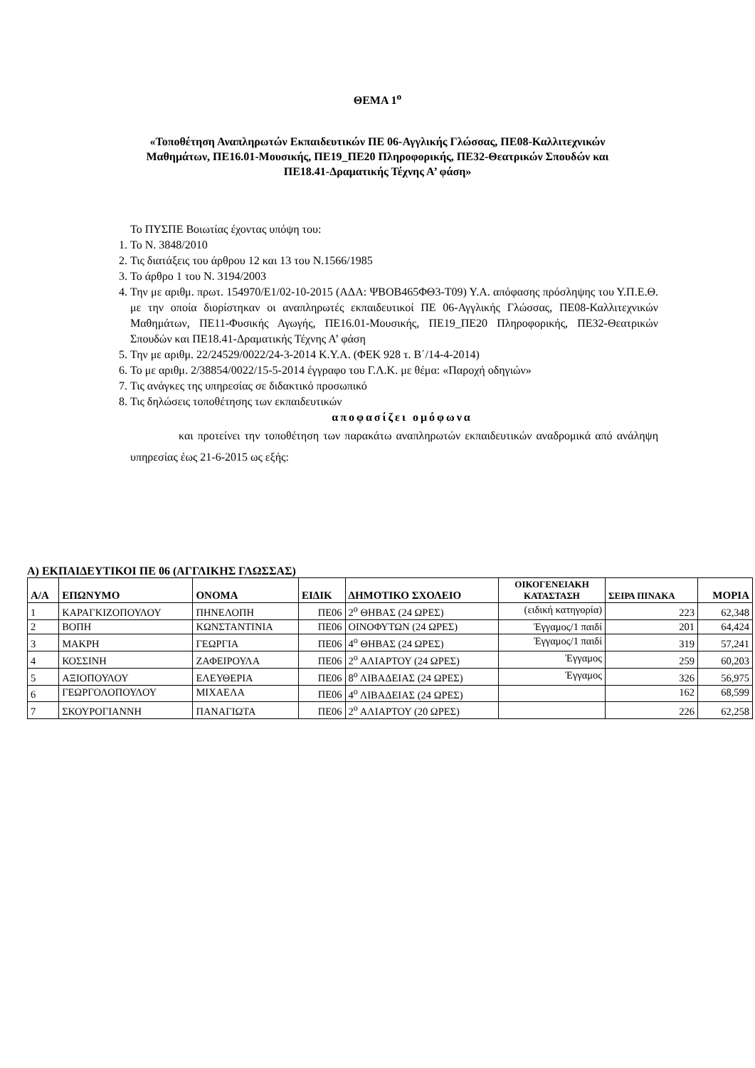ΘΕΜΑ 1<sup>ο</sup>
«Τοποθέτηση Αναπληρωτών Εκπαιδευτικών ΠΕ 06-Αγγλικής Γλώσσας, ΠΕ08-Καλλιτεχνικών
Μαθημάτων, ΠΕ16.01-Μουσικής, ΠΕ19_ΠΕ20 Πληροφορικής, ΠΕ32-Θεατρικών Σπουδών και
ΠΕ18.41-Δραματικής Τέχνης Α’ φάση»
Το ΠΥΣΠΕ Βοιωτίας έχοντας υπόψη του:
1. Το Ν. 3848/2010
2. Τις διατάξεις του άρθρου 12 και 13 του Ν.1566/1985
3. Το άρθρο 1 του Ν. 3194/2003
4. Την με αριθμ. πρωτ. 154970/Ε1/02-10-2015 (ΑΔΑ: ΨΒΟΒ465ΦΘ3-Τ09) Υ.Α. απόφασης πρόσληψης του Υ.Π.Ε.Θ. με την οποία διορίστηκαν οι αναπληρωτές εκπαιδευτικοί ΠΕ 06-Αγγλικής Γλώσσας, ΠΕ08-Καλλιτεχνικών Μαθημάτων, ΠΕ11-Φυσικής Αγωγής, ΠΕ16.01-Μουσικής, ΠΕ19_ΠΕ20 Πληροφορικής, ΠΕ32-Θεατρικών Σπουδών και ΠΕ18.41-Δραματικής Τέχνης Α’ φάση
5. Την με αριθμ. 22/24529/0022/24-3-2014 Κ.Υ.Α. (ΦΕΚ 928 τ. Β΄/14-4-2014)
6. Το με αριθμ. 2/38854/0022/15-5-2014 έγγραφο του Γ.Λ.Κ. με θέμα: «Παροχή οδηγιών»
7. Τις ανάγκες της υπηρεσίας σε διδακτικό προσωπικό
8. Τις δηλώσεις τοποθέτησης των εκπαιδευτικών
αποφασίζει ομόφωνα
και προτείνει την τοποθέτηση των παρακάτω αναπληρωτών εκπαιδευτικών αναδρομικά από ανάληψη υπηρεσίας έως 21-6-2015 ως εξής:
Α) ΕΚΠΑΙΔΕΥΤΙΚΟΙ ΠΕ 06 (ΑΓΓΛΙΚΗΣ ΓΛΩΣΣΑΣ)
| Α/Α | ΕΠΩΝΥΜΟ | ΟΝΟΜΑ | ΕΙΔΙΚ | ΔΗΜΟΤΙΚΟ ΣΧΟΛΕΙΟ | ΟΙΚΟΓΕΝΕΙΑΚΗ ΚΑΤΑΣΤΑΣΗ | ΣΕΙΡΑ ΠΙΝΑΚΑ | ΜΟΡΙΑ |
| --- | --- | --- | --- | --- | --- | --- | --- |
| 1 | ΚΑΡΑΓΚΙΖΟΠΟΥΛΟΥ | ΠΗΝΕΛΟΠΗ | ΠΕ06 | 2<sup>ο</sup> ΘΗΒΑΣ (24 ΩΡΕΣ) | (ειδική κατηγορία) | 223 | 62,348 |
| 2 | ΒΟΠΗ | ΚΩΝΣΤΑΝΤΙΝΙΑ | ΠΕ06 | ΟΙΝΟΦΥΤΩΝ (24 ΩΡΕΣ) | Έγγαμος/1 παιδί | 201 | 64,424 |
| 3 | ΜΑΚΡΗ | ΓΕΩΡΓΙΑ | ΠΕ06 | 4<sup>ο</sup> ΘΗΒΑΣ (24 ΩΡΕΣ) | Έγγαμος/1 παιδί | 319 | 57,241 |
| 4 | ΚΟΣΣΙΝΗ | ΖΑΦΕΙΡΟΥΛΑ | ΠΕ06 | 2<sup>ο</sup> ΑΛΙΑΡΤΟΥ (24 ΩΡΕΣ) | Έγγαμος | 259 | 60,203 |
| 5 | ΑΞΙΟΠΟΥΛΟΥ | ΕΛΕΥΘΕΡΙΑ | ΠΕ06 | 8<sup>ο</sup> ΛΙΒΑΔΕΙΑΣ (24 ΩΡΕΣ) | Έγγαμος | 326 | 56,975 |
| 6 | ΓΕΩΡΓΟΛΟΠΟΥΛΟΥ | ΜΙΧΑΕΛΑ | ΠΕ06 | 4<sup>ο</sup> ΛΙΒΑΔΕΙΑΣ (24 ΩΡΕΣ) | | 162 | 68,599 |
| 7 | ΣΚΟΥΡΟΓΙΑΝΝΗ | ΠΑΝΑΓΙΩΤΑ | ΠΕ06 | 2<sup>ο</sup> ΑΛΙΑΡΤΟΥ (20 ΩΡΕΣ) | | 226 | 62,258 |